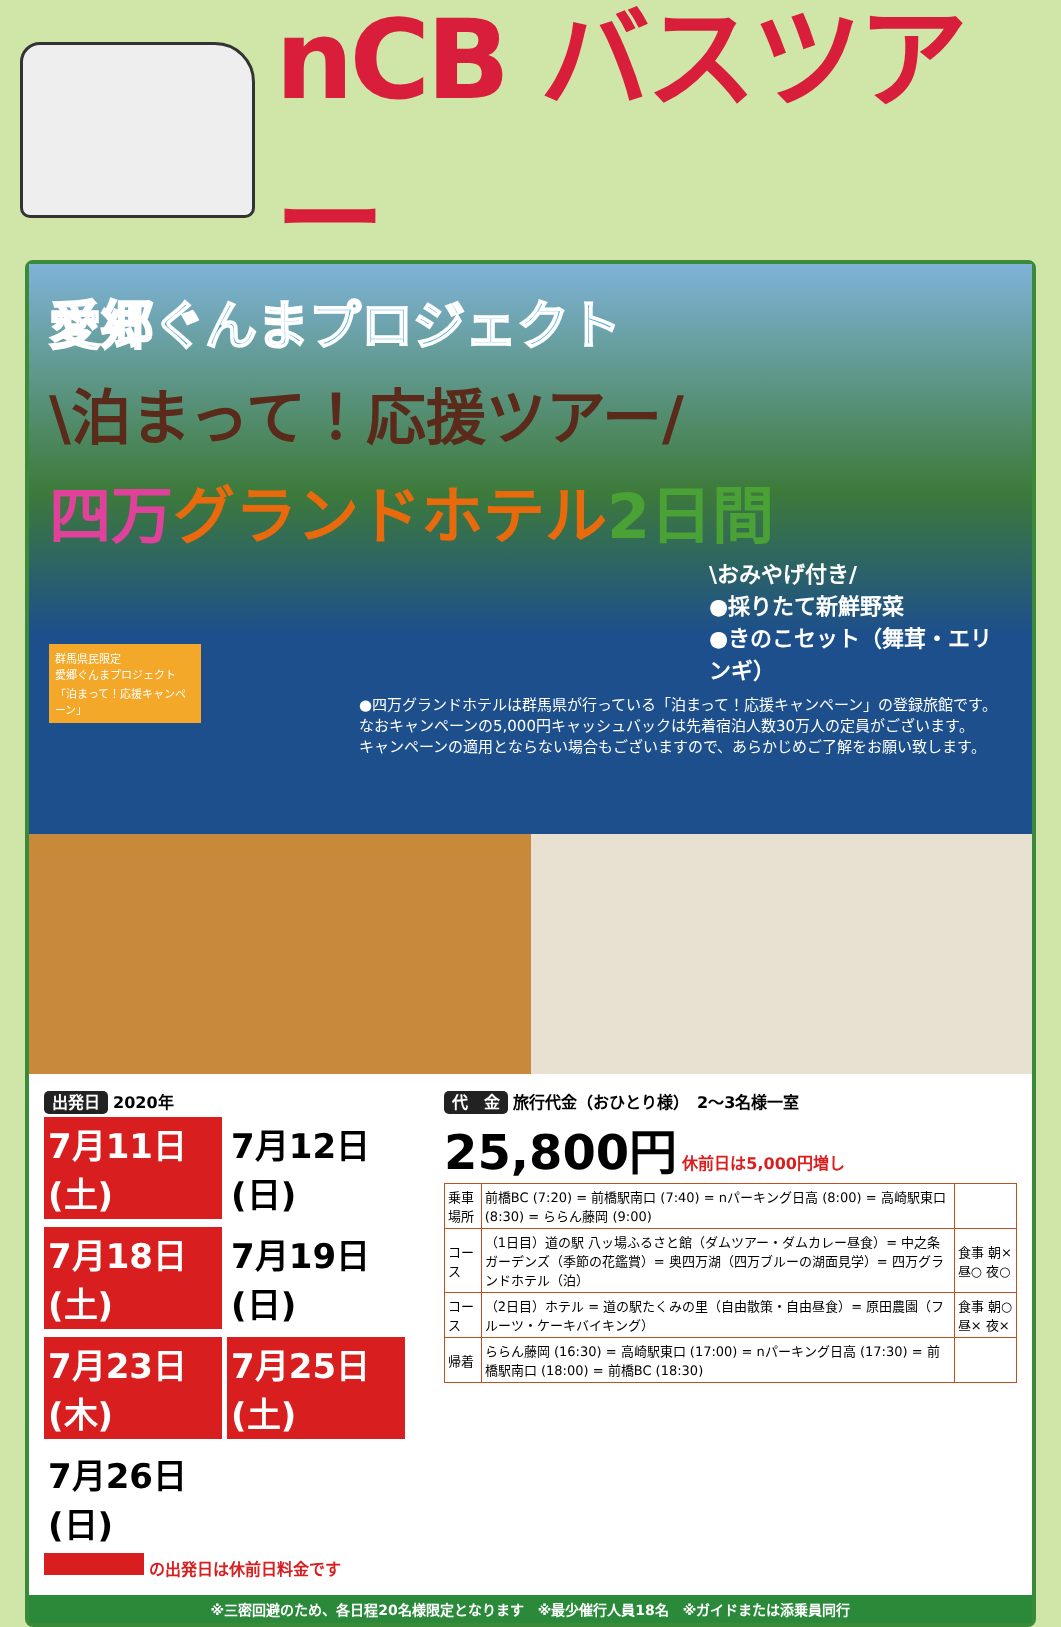nCB バスツアー
愛郷ぐんまプロジェクト
\泊まって！応援ツアー/
四万 グランドホテル 2日間
\おみやげ付き/
●採りたて新鮮野菜
●きのこセット（舞茸・エリンギ）
群馬県民限定
愛郷ぐんまプロジェクト
「泊まって！応援キャンペーン」
●四万グランドホテルは群馬県が行っている「泊まって！応援キャンペーン」の登録旅館です。
なおキャンペーンの5,000円キャッシュバックは先着宿泊人数30万人の定員がございます。
キャンペーンの適用とならない場合もございますので、あらかじめご了解をお願い致します。
出発日 2020年
7月11日(土) 7月12日(日)
7月18日(土) 7月19日(日)
7月23日(木) 7月25日(土)
7月26日(日)
の出発日は休前日料金です
代　金 旅行代金（おひとり様）　2～3名様一室
25,800円 休前日は5,000円増し
| 乗車場所 | 前橋BC (7:20) = 前橋駅南口 (7:40) = nパーキング日高 (8:00) = 高崎駅東口 (8:30) = ららん藤岡 (9:00) | |
| コース | （1日目）道の駅 八ッ場ふるさと館（ダムツアー・ダムカレー昼食）= 中之条ガーデンズ（季節の花鑑賞）= 奥四万湖（四万ブルーの湖面見学）= 四万グランドホテル（泊） | 食事 朝× 昼○ 夜○ |
| コース | （2日目）ホテル = 道の駅たくみの里（自由散策・自由昼食）= 原田農園（フルーツ・ケーキバイキング） | 食事 朝○ 昼× 夜× |
| 帰着 | ららん藤岡 (16:30) = 高崎駅東口 (17:00) = nパーキング日高 (17:30) = 前橋駅南口 (18:00) = 前橋BC (18:30) | |
※三密回避のため、各日程20名様限定となります　※最少催行人員18名　※ガイドまたは添乗員同行